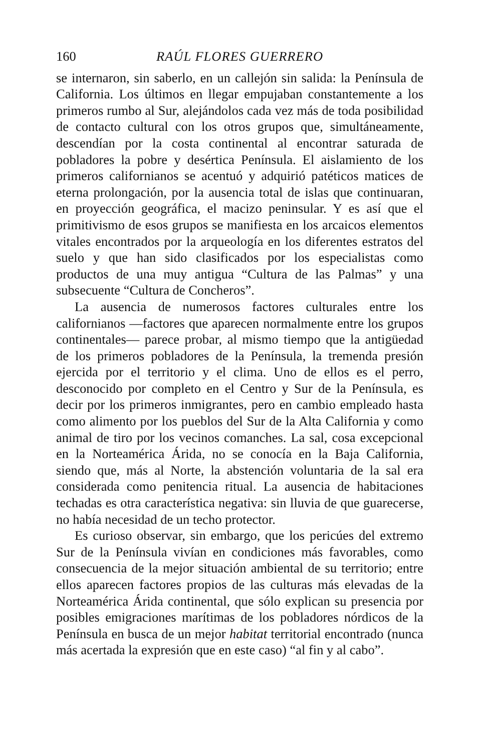160 RAÚL FLORES GUERRERO
se internaron, sin saberlo, en un callejón sin salida: la Península de California. Los últimos en llegar empujaban constantemente a los primeros rumbo al Sur, alejándolos cada vez más de toda posibilidad de contacto cultural con los otros grupos que, simultáneamente, descendían por la costa continental al encontrar saturada de pobladores la pobre y desértica Península. El aislamiento de los primeros californianos se acentuó y adquirió patéticos matices de eterna prolongación, por la ausencia total de islas que continuaran, en proyección geográfica, el macizo peninsular. Y es así que el primitivismo de esos grupos se manifiesta en los arcaicos elementos vitales encontrados por la arqueología en los diferentes estratos del suelo y que han sido clasificados por los especialistas como productos de una muy antigua “Cultura de las Palmas” y una subsecuente “Cultura de Concheros”.
La ausencia de numerosos factores culturales entre los californianos —factores que aparecen normalmente entre los grupos continentales— parece probar, al mismo tiempo que la antigüedad de los primeros pobladores de la Península, la tremenda presión ejercida por el territorio y el clima. Uno de ellos es el perro, desconocido por completo en el Centro y Sur de la Península, es decir por los primeros inmigrantes, pero en cambio empleado hasta como alimento por los pueblos del Sur de la Alta California y como animal de tiro por los vecinos comanches. La sal, cosa excepcional en la Norteamérica Árida, no se conocía en la Baja California, siendo que, más al Norte, la abstención voluntaria de la sal era considerada como penitencia ritual. La ausencia de habitaciones techadas es otra característica negativa: sin lluvia de que guarecerse, no había necesidad de un techo protector.
Es curioso observar, sin embargo, que los pericúes del extremo Sur de la Península vivían en condiciones más favorables, como consecuencia de la mejor situación ambiental de su territorio; entre ellos aparecen factores propios de las culturas más elevadas de la Norteamérica Árida continental, que sólo explican su presencia por posibles emigraciones marítimas de los pobladores nórdicos de la Península en busca de un mejor habitat territorial encontrado (nunca más acertada la expresión que en este caso) “al fin y al cabo”.